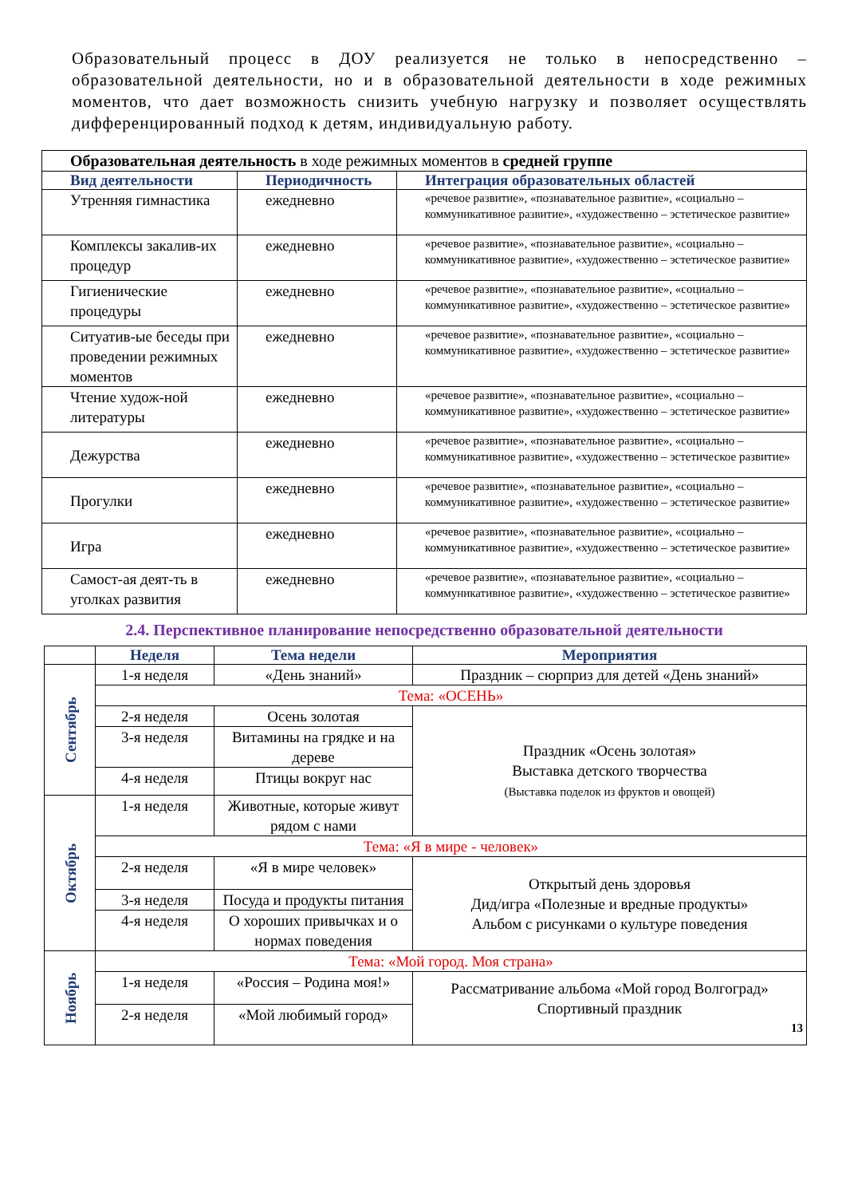Образовательный процесс в ДОУ реализуется не только в непосредственно – образовательной деятельности, но и в образовательной деятельности в ходе режимных моментов, что дает возможность снизить учебную нагрузку и позволяет осуществлять дифференцированный подход к детям, индивидуальную работу.
| Образовательная деятельность в ходе режимных моментов в средней группе | | |
| Вид деятельности | Периодичность | Интеграция образовательных областей |
| Утренняя гимнастика | ежедневно | «речевое развитие», «познавательное развитие», «социально – коммуникативное развитие», «художественно – эстетическое развитие» |
| Комплексы закалив-их процедур | ежедневно | «речевое развитие», «познавательное развитие», «социально – коммуникативное развитие», «художественно – эстетическое развитие» |
| Гигиенические процедуры | ежедневно | «речевое развитие», «познавательное развитие», «социально – коммуникативное развитие», «художественно – эстетическое развитие» |
| Ситуатив-ые беседы при проведении режимных моментов | ежедневно | «речевое развитие», «познавательное развитие», «социально – коммуникативное развитие», «художественно – эстетическое развитие» |
| Чтение худож-ной литературы | ежедневно | «речевое развитие», «познавательное развитие», «социально – коммуникативное развитие», «художественно – эстетическое развитие» |
| Дежурства | ежедневно | «речевое развитие», «познавательное развитие», «социально – коммуникативное развитие», «художественно – эстетическое развитие» |
| Прогулки | ежедневно | «речевое развитие», «познавательное развитие», «социально – коммуникативное развитие», «художественно – эстетическое развитие» |
| Игра | ежедневно | «речевое развитие», «познавательное развитие», «социально – коммуникативное развитие», «художественно – эстетическое развитие» |
| Самост-ая деят-ть в уголках развития | ежедневно | «речевое развитие», «познавательное развитие», «социально – коммуникативное развитие», «художественно – эстетическое развитие» |
2.4. Перспективное планирование непосредственно образовательной деятельности
| | Неделя | Тема недели | Мероприятия |
| --- | --- | --- | --- |
| Сентябрь | 1-я неделя | «День знаний» | Праздник – сюрприз для детей «День знаний» |
| | Тема: «ОСЕНЬ» | | |
| | 2-я неделя | Осень золотая | Праздник «Осень золотая» Выставка детского творчества (Выставка поделок из фруктов и овощей) |
| | 3-я неделя | Витамины на грядке и на дереве | |
| | 4-я неделя | Птицы вокруг нас | |
| Октябрь | 1-я неделя | Животные, которые живут рядом с нами | |
| | Тема: «Я в мире - человек» | | |
| | 2-я неделя | «Я в мире человек» | Открытый день здоровья Дид/игра «Полезные и вредные продукты» Альбом с рисунками о культуре поведения |
| | 3-я неделя | Посуда и продукты питания | |
| | 4-я неделя | О хороших привычках и о нормах поведения | |
| Ноябрь | Тема: «Мой город. Моя страна» | | |
| | 1-я неделя | «Россия – Родина моя!» | Рассматривание альбома «Мой город Волгоград» Спортивный праздник 13 |
| | 2-я неделя | «Мой любимый город» | |